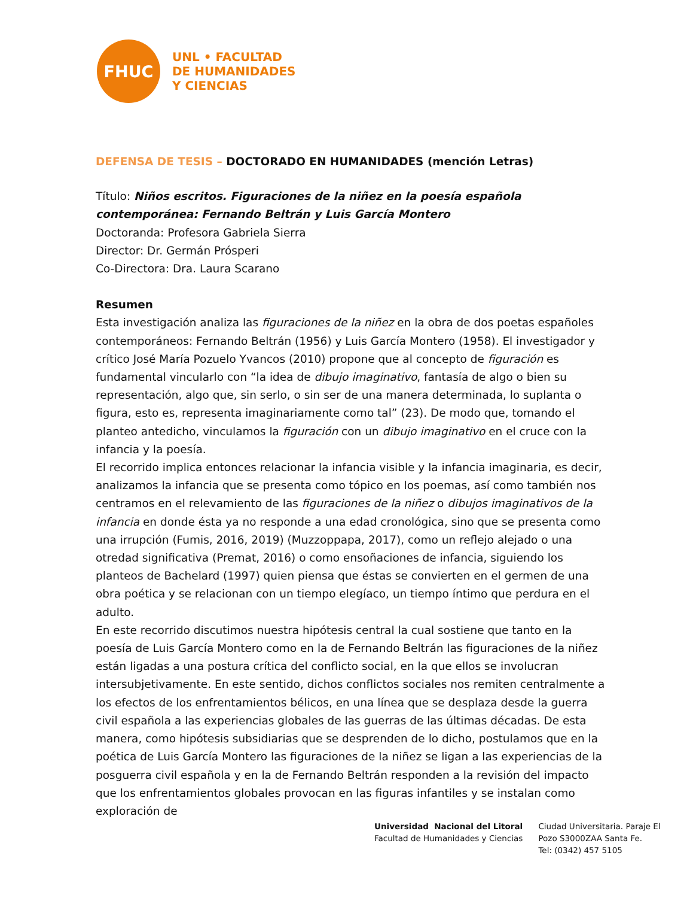FHUC
UNL • FACULTAD
DE HUMANIDADES
Y CIENCIAS
DEFENSA DE TESIS – DOCTORADO EN HUMANIDADES (mención Letras)
Título: Niños escritos. Figuraciones de la niñez en la poesía española contemporánea: Fernando Beltrán y Luis García Montero
Doctoranda: Profesora Gabriela Sierra
Director: Dr. Germán Prósperi
Co-Directora: Dra. Laura Scarano
Resumen
Esta investigación analiza las figuraciones de la niñez en la obra de dos poetas españoles contemporáneos: Fernando Beltrán (1956) y Luis García Montero (1958). El investigador y crítico José María Pozuelo Yvancos (2010) propone que al concepto de figuración es fundamental vincularlo con “la idea de dibujo imaginativo, fantasía de algo o bien su representación, algo que, sin serlo, o sin ser de una manera determinada, lo suplanta o figura, esto es, representa imaginariamente como tal” (23). De modo que, tomando el planteo antedicho, vinculamos la figuración con un dibujo imaginativo en el cruce con la infancia y la poesía.
El recorrido implica entonces relacionar la infancia visible y la infancia imaginaria, es decir, analizamos la infancia que se presenta como tópico en los poemas, así como también nos centramos en el relevamiento de las figuraciones de la niñez o dibujos imaginativos de la infancia en donde ésta ya no responde a una edad cronológica, sino que se presenta como una irrupción (Fumis, 2016, 2019) (Muzzoppapa, 2017), como un reflejo alejado o una otredad significativa (Premat, 2016) o como ensoñaciones de infancia, siguiendo los planteos de Bachelard (1997) quien piensa que éstas se convierten en el germen de una obra poética y se relacionan con un tiempo elegíaco, un tiempo íntimo que perdura en el adulto.
En este recorrido discutimos nuestra hipótesis central la cual sostiene que tanto en la poesía de Luis García Montero como en la de Fernando Beltrán las figuraciones de la niñez están ligadas a una postura crítica del conflicto social, en la que ellos se involucran intersubjetivamente. En este sentido, dichos conflictos sociales nos remiten centralmente a los efectos de los enfrentamientos bélicos, en una línea que se desplaza desde la guerra civil española a las experiencias globales de las guerras de las últimas décadas. De esta manera, como hipótesis subsidiarias que se desprenden de lo dicho, postulamos que en la poética de Luis García Montero las figuraciones de la niñez se ligan a las experiencias de la posguerra civil española y en la de Fernando Beltrán responden a la revisión del impacto que los enfrentamientos globales provocan en las figuras infantiles y se instalan como exploración de
Universidad Nacional del Litoral
Facultad de Humanidades y Ciencias
Ciudad Universitaria. Paraje El
Pozo S3000ZAA Santa Fe.
Tel: (0342) 457 5105